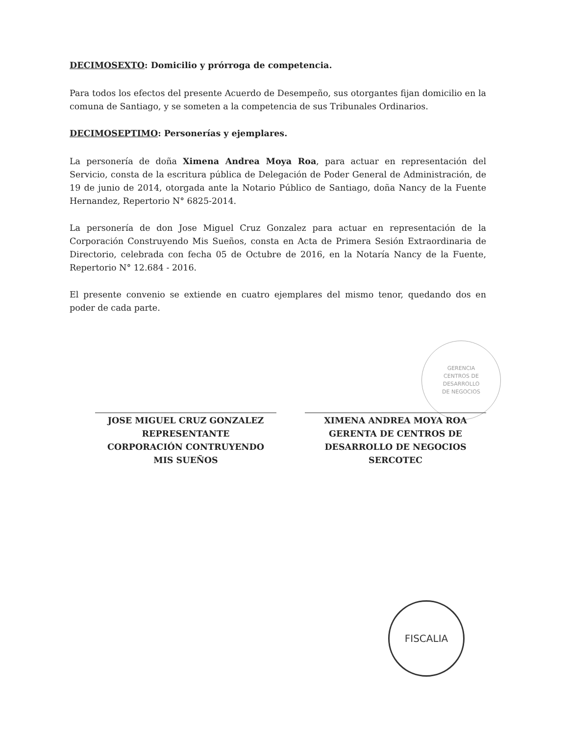GERENCIA
CENTROS DE
DESARROLLO
DE NEGOCIOS
DECIMOSEXTO: Domicilio y prórroga de competencia.
Para todos los efectos del presente Acuerdo de Desempeño, sus otorgantes fijan domicilio en la comuna de Santiago, y se someten a la competencia de sus Tribunales Ordinarios.
DECIMOSEPTIMO: Personerías y ejemplares.
La personería de doña Ximena Andrea Moya Roa, para actuar en representación del Servicio, consta de la escritura pública de Delegación de Poder General de Administración, de 19 de junio de 2014, otorgada ante la Notario Público de Santiago, doña Nancy de la Fuente Hernandez, Repertorio N° 6825-2014.
La personería de don Jose Miguel Cruz Gonzalez para actuar en representación de la Corporación Construyendo Mis Sueños, consta en Acta de Primera Sesión Extraordinaria de Directorio, celebrada con fecha 05 de Octubre de 2016, en la Notaría Nancy de la Fuente, Repertorio N° 12.684 - 2016.
El presente convenio se extiende en cuatro ejemplares del mismo tenor, quedando dos en poder de cada parte.
JOSE MIGUEL CRUZ GONZALEZ
REPRESENTANTE
CORPORACIÓN CONTRUYENDO
MIS SUEÑOS
XIMENA ANDREA MOYA ROA
GERENTA DE CENTROS DE
DESARROLLO DE NEGOCIOS
SERCOTEC
FISCALIA